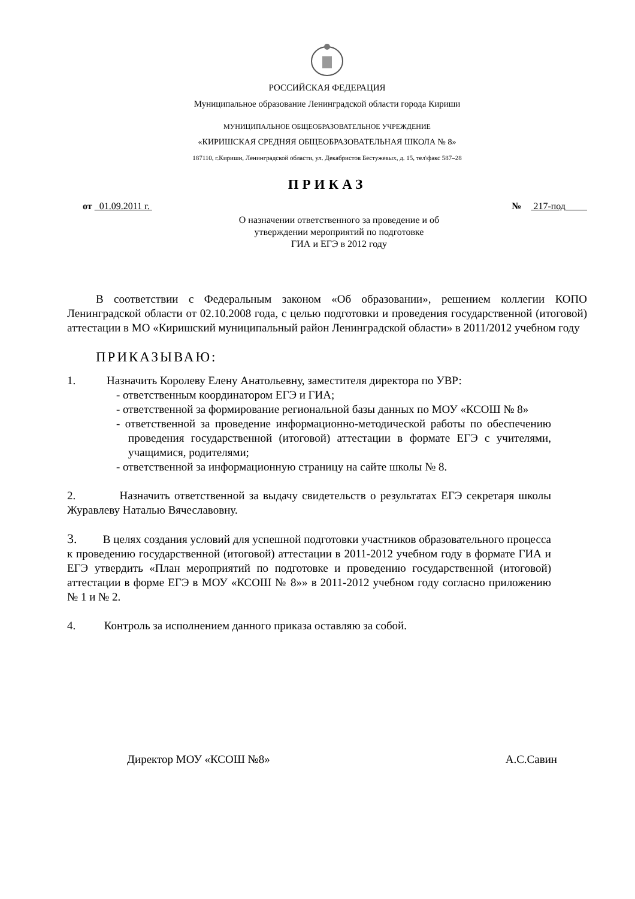РОССИЙСКАЯ ФЕДЕРАЦИЯ
Муниципальное образование Ленинградской области города Кириши
МУНИЦИПАЛЬНОЕ ОБЩЕОБРАЗОВАТЕЛЬНОЕ УЧРЕЖДЕНИЕ
«КИРИШСКАЯ СРЕДНЯЯ ОБЩЕОБРАЗОВАТЕЛЬНАЯ ШКОЛА № 8»
187110, г.Кириши, Ленинградской области, ул. Декабристов Бестужевых, д. 15, тел\факс 587–28
ПРИКАЗ
от 01.09.2011 г. № 217-под
О назначении ответственного за проведение и об
утверждении мероприятий по подготовке
ГИА и ЕГЭ в 2012 году
В соответствии с Федеральным законом «Об образовании», решением коллегии КОПО Ленинградской области от 02.10.2008 года, с целью подготовки и проведения государственной (итоговой) аттестации в МО «Киришский муниципальный район Ленинградской области» в 2011/2012 учебном году
ПРИКАЗЫВАЮ:
1. Назначить Королеву Елену Анатольевну, заместителя директора по УВР:
- ответственным координатором ЕГЭ и ГИА;
- ответственной за формирование региональной базы данных по МОУ «КСОШ № 8»
- ответственной за проведение информационно-методической работы по обеспечению проведения государственной (итоговой) аттестации в формате ЕГЭ с учителями, учащимися, родителями;
- ответственной за информационную страницу на сайте школы № 8.
2. Назначить ответственной за выдачу свидетельств о результатах ЕГЭ секретаря школы Журавлеву Наталью Вячеславовну.
3. В целях создания условий для успешной подготовки участников образовательного процесса к проведению государственной (итоговой) аттестации в 2011-2012 учебном году в формате ГИА и ЕГЭ утвердить «План мероприятий по подготовке и проведению государственной (итоговой) аттестации в форме ЕГЭ в МОУ «КСОШ № 8»» в 2011-2012 учебном году согласно приложению № 1 и № 2.
4. Контроль за исполнением данного приказа оставляю за собой.
Директор МОУ «КСОШ №8» А.С.Савин